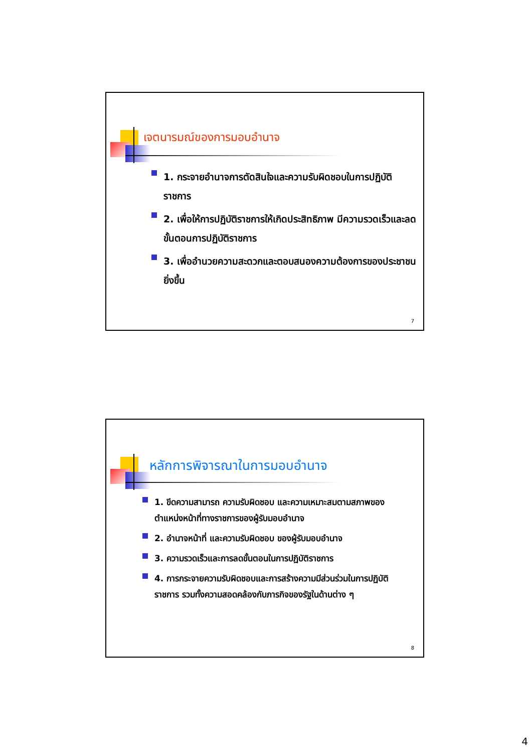เจตนารมณ์ของการมอบอำนาจ
1. กระจายอำนาจการตัดสินใจและความรับผิดชอบในการปฏิบัติราชการ
2. เพื่อให้การปฏิบัติราชการให้เกิดประสิทธิภาพ มีความรวดเร็วและลดขั้นตอนการปฏิบัติราชการ
3. เพื่ออำนวยความสะดวกและตอบสนองความต้องการของประชาชนยิ่งขึ้น
7
หลักการพิจารณาในการมอบอำนาจ
1. ขีดความสามารถ ความรับผิดชอบ และความเหมาะสมตามสภาพของตำแหน่งหน้าที่ทางราชการของผู้รับมอบอำนาจ
2. อำนาจหน้าที่ และความรับผิดชอบ ของผู้รับมอบอำนาจ
3. ความรวดเร็วและการลดขั้นตอนในการปฏิบัติราชการ
4. การกระจายความรับผิดชอบและการสร้างความมีส่วนร่วมในการปฏิบัติราชการ รวมทั้งความสอดคล้องกับภารกิจของรัฐในด้านต่าง ๆ
8
4